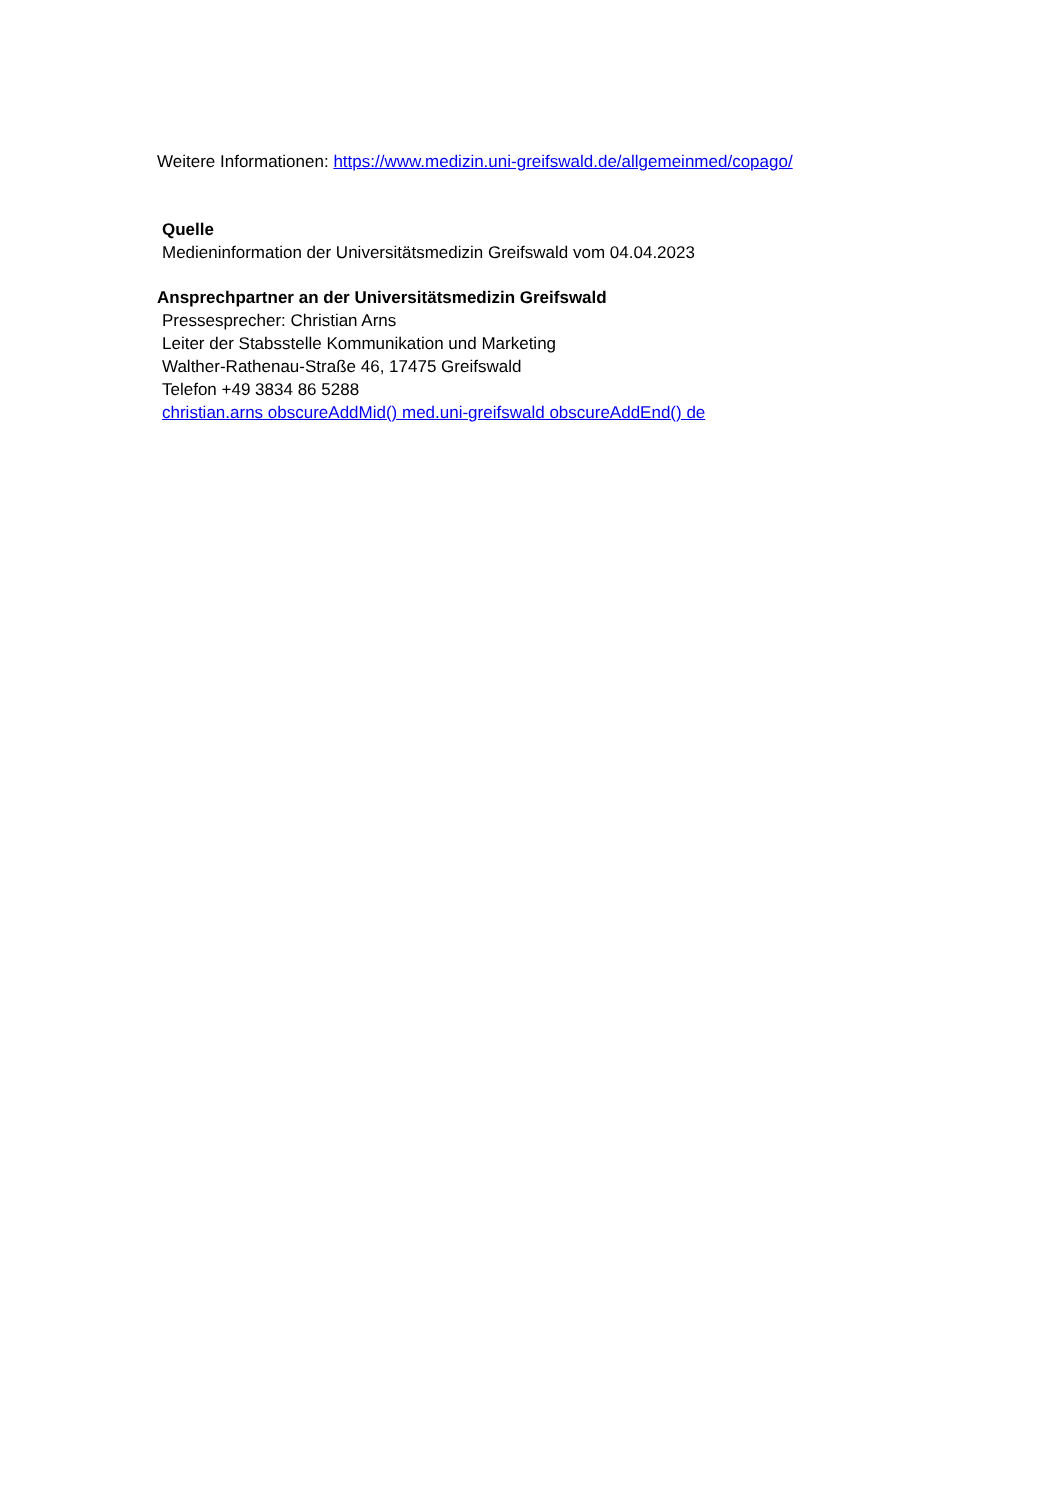Weitere Informationen: https://www.medizin.uni-greifswald.de/allgemeinmed/copago/
Quelle
Medieninformation der Universitätsmedizin Greifswald vom 04.04.2023
Ansprechpartner an der Universitätsmedizin Greifswald
Pressesprecher: Christian Arns
Leiter der Stabsstelle Kommunikation und Marketing
Walther-Rathenau-Straße 46, 17475 Greifswald
Telefon +49 3834 86 5288
christian.arns obscureAddMid() med.uni-greifswald obscureAddEnd() de